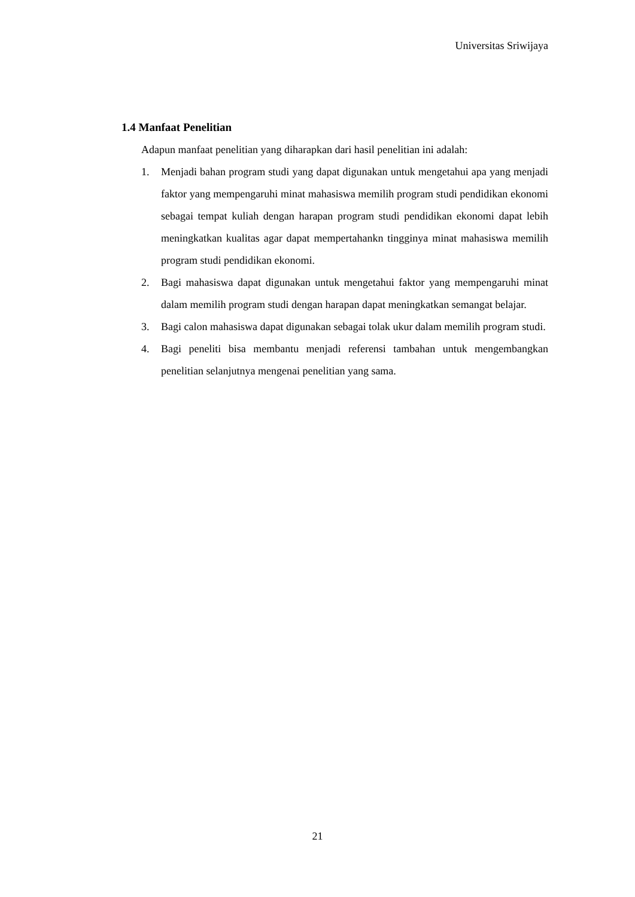Universitas Sriwijaya
1.4 Manfaat Penelitian
Adapun manfaat penelitian yang diharapkan dari hasil penelitian ini adalah:
1. Menjadi bahan program studi yang dapat digunakan untuk mengetahui apa yang menjadi faktor yang mempengaruhi minat mahasiswa memilih program studi pendidikan ekonomi sebagai tempat kuliah dengan harapan program studi pendidikan ekonomi dapat lebih meningkatkan kualitas agar dapat mempertahankn tingginya minat mahasiswa memilih program studi pendidikan ekonomi.
2. Bagi mahasiswa dapat digunakan untuk mengetahui faktor yang mempengaruhi minat dalam memilih program studi dengan harapan dapat meningkatkan semangat belajar.
3. Bagi calon mahasiswa dapat digunakan sebagai tolak ukur dalam memilih program studi.
4. Bagi peneliti bisa membantu menjadi referensi tambahan untuk mengembangkan penelitian selanjutnya mengenai penelitian yang sama.
21